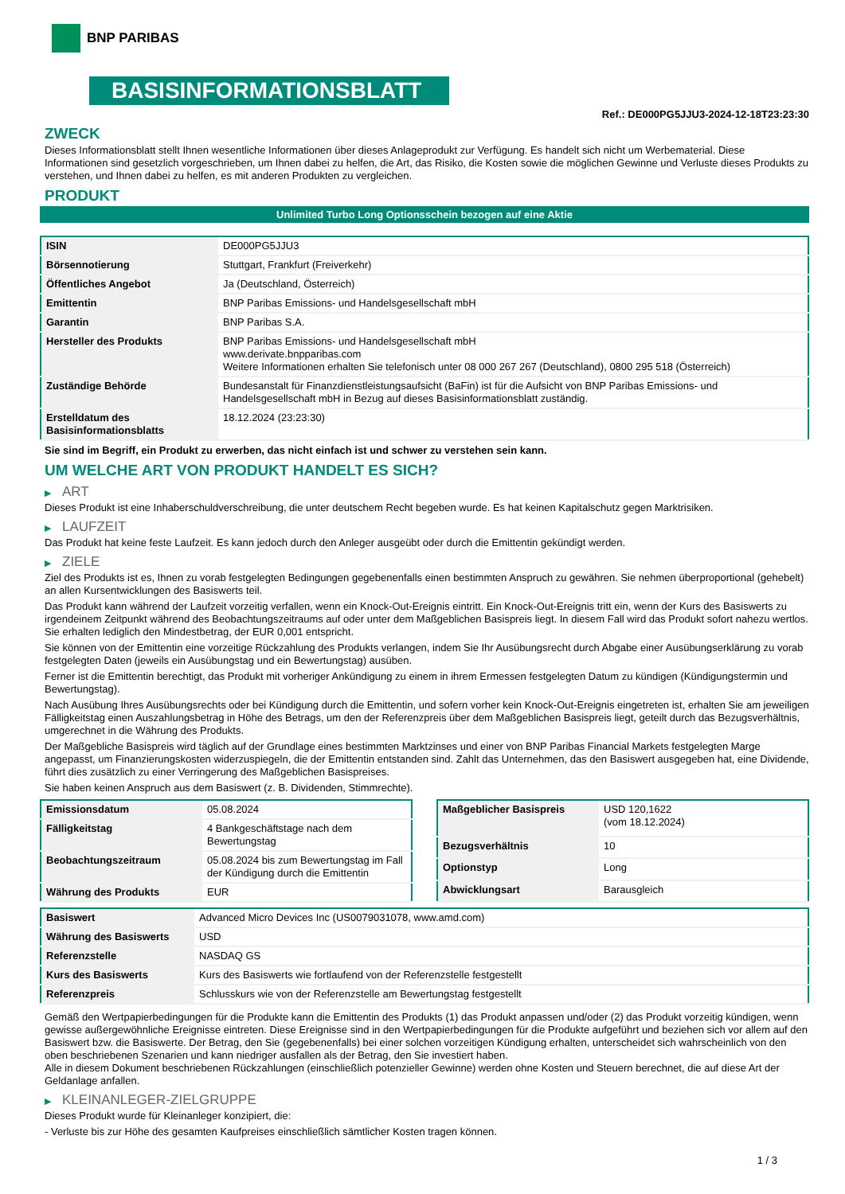BNP PARIBAS
BASISINFORMATIONSBLATT
Ref.: DE000PG5JJU3-2024-12-18T23:23:30
ZWECK
Dieses Informationsblatt stellt Ihnen wesentliche Informationen über dieses Anlageprodukt zur Verfügung. Es handelt sich nicht um Werbematerial. Diese Informationen sind gesetzlich vorgeschrieben, um Ihnen dabei zu helfen, die Art, das Risiko, die Kosten sowie die möglichen Gewinne und Verluste dieses Produkts zu verstehen, und Ihnen dabei zu helfen, es mit anderen Produkten zu vergleichen.
PRODUKT
Unlimited Turbo Long Optionsschein bezogen auf eine Aktie
| ISIN | DE000PG5JJU3 |
| Börsennotierung | Stuttgart, Frankfurt (Freiverkehr) |
| Öffentliches Angebot | Ja (Deutschland, Österreich) |
| Emittentin | BNP Paribas Emissions- und Handelsgesellschaft mbH |
| Garantin | BNP Paribas S.A. |
| Hersteller des Produkts | BNP Paribas Emissions- und Handelsgesellschaft mbH www.derivate.bnpparibas.com Weitere Informationen erhalten Sie telefonisch unter 08 000 267 267 (Deutschland), 0800 295 518 (Österreich) |
| Zuständige Behörde | Bundesanstalt für Finanzdienstleistungsaufsicht (BaFin) ist für die Aufsicht von BNP Paribas Emissions- und Handelsgesellschaft mbH in Bezug auf dieses Basisinformationsblatt zuständig. |
| Erstelldatum des Basisinformationsblatts | 18.12.2024 (23:23:30) |
Sie sind im Begriff, ein Produkt zu erwerben, das nicht einfach ist und schwer zu verstehen sein kann.
UM WELCHE ART VON PRODUKT HANDELT ES SICH?
▶ ART
Dieses Produkt ist eine Inhaberschuldverschreibung, die unter deutschem Recht begeben wurde. Es hat keinen Kapitalschutz gegen Marktrisiken.
▶ LAUFZEIT
Das Produkt hat keine feste Laufzeit. Es kann jedoch durch den Anleger ausgeübt oder durch die Emittentin gekündigt werden.
▶ ZIELE
Ziel des Produkts ist es, Ihnen zu vorab festgelegten Bedingungen gegebenenfalls einen bestimmten Anspruch zu gewähren. Sie nehmen überproportional (gehebelt) an allen Kursentwicklungen des Basiswerts teil.
Das Produkt kann während der Laufzeit vorzeitig verfallen, wenn ein Knock-Out-Ereignis eintritt. Ein Knock-Out-Ereignis tritt ein, wenn der Kurs des Basiswerts zu irgendeinem Zeitpunkt während des Beobachtungszeitraums auf oder unter dem Maßgeblichen Basispreis liegt. In diesem Fall wird das Produkt sofort nahezu wertlos. Sie erhalten lediglich den Mindestbetrag, der EUR 0,001 entspricht.
Sie können von der Emittentin eine vorzeitige Rückzahlung des Produkts verlangen, indem Sie Ihr Ausübungsrecht durch Abgabe einer Ausübungserklärung zu vorab festgelegten Daten (jeweils ein Ausübungstag und ein Bewertungstag) ausüben.
Ferner ist die Emittentin berechtigt, das Produkt mit vorheriger Ankündigung zu einem in ihrem Ermessen festgelegten Datum zu kündigen (Kündigungstermin und Bewertungstag).
Nach Ausübung Ihres Ausübungsrechts oder bei Kündigung durch die Emittentin, und sofern vorher kein Knock-Out-Ereignis eingetreten ist, erhalten Sie am jeweiligen Fälligkeitstag einen Auszahlungsbetrag in Höhe des Betrags, um den der Referenzpreis über dem Maßgeblichen Basispreis liegt, geteilt durch das Bezugsverhältnis, umgerechnet in die Währung des Produkts.
Der Maßgebliche Basispreis wird täglich auf der Grundlage eines bestimmten Marktzinses und einer von BNP Paribas Financial Markets festgelegten Marge angepasst, um Finanzierungskosten widerzuspiegeln, die der Emittentin entstanden sind. Zahlt das Unternehmen, das den Basiswert ausgegeben hat, eine Dividende, führt dies zusätzlich zu einer Verringerung des Maßgeblichen Basispreises.
Sie haben keinen Anspruch aus dem Basiswert (z. B. Dividenden, Stimmrechte).
| Emissionsdatum | 05.08.2024 |
| Fälligkeitstag | 4 Bankgeschäftstage nach dem Bewertungstag |
| Beobachtungszeitraum | 05.08.2024 bis zum Bewertungstag im Fall der Kündigung durch die Emittentin |
| Währung des Produkts | EUR |
| Maßgeblicher Basispreis | USD 120,1622 (vom 18.12.2024) |
| Bezugsverhältnis | 10 |
| Optionstyp | Long |
| Abwicklungsart | Barausgleich |
| Basiswert | Advanced Micro Devices Inc (US0079031078, www.amd.com) |
| Währung des Basiswerts | USD |
| Referenzstelle | NASDAQ GS |
| Kurs des Basiswerts | Kurs des Basiswerts wie fortlaufend von der Referenzstelle festgestellt |
| Referenzpreis | Schlusskurs wie von der Referenzstelle am Bewertungstag festgestellt |
Gemäß den Wertpapierbedingungen für die Produkte kann die Emittentin des Produkts (1) das Produkt anpassen und/oder (2) das Produkt vorzeitig kündigen, wenn gewisse außergewöhnliche Ereignisse eintreten. Diese Ereignisse sind in den Wertpapierbedingungen für die Produkte aufgeführt und beziehen sich vor allem auf den Basiswert bzw. die Basiswerte. Der Betrag, den Sie (gegebenenfalls) bei einer solchen vorzeitigen Kündigung erhalten, unterscheidet sich wahrscheinlich von den oben beschriebenen Szenarien und kann niedriger ausfallen als der Betrag, den Sie investiert haben.
Alle in diesem Dokument beschriebenen Rückzahlungen (einschließlich potenzieller Gewinne) werden ohne Kosten und Steuern berechnet, die auf diese Art der Geldanlage anfallen.
▶ KLEINANLEGER-ZIELGRUPPE
Dieses Produkt wurde für Kleinanleger konzipiert, die:
- Verluste bis zur Höhe des gesamten Kaufpreises einschließlich sämtlicher Kosten tragen können.
1 / 3